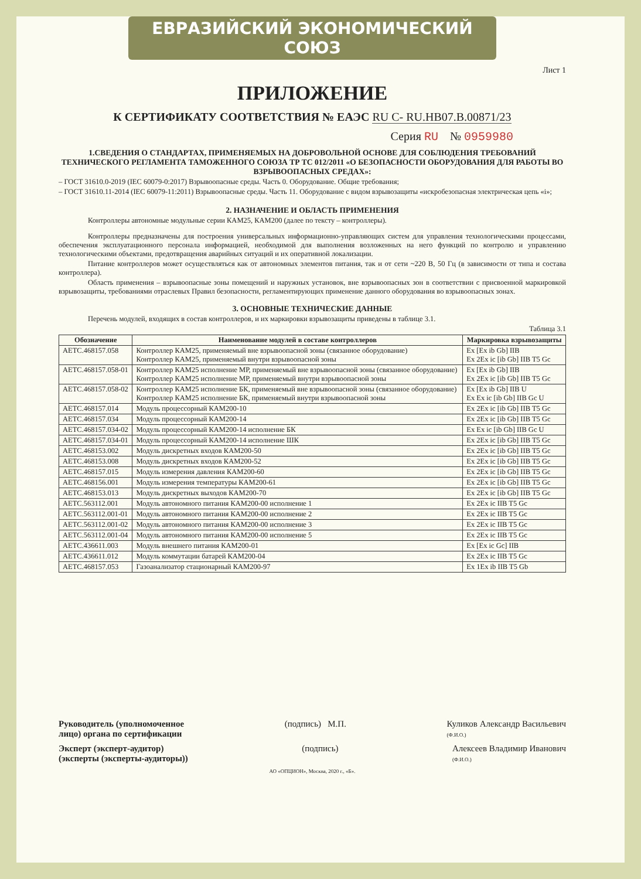ЕВРАЗИЙСКИЙ ЭКОНОМИЧЕСКИЙ СОЮЗ
Лист 1
ПРИЛОЖЕНИЕ
К СЕРТИФИКАТУ СООТВЕТСТВИЯ № ЕАЭС RU C- RU.НВ07.В.00871/23
Серия RU № 0959980
1.СВЕДЕНИЯ О СТАНДАРТАХ, ПРИМЕНЯЕМЫХ НА ДОБРОВОЛЬНОЙ ОСНОВЕ ДЛЯ СОБЛЮДЕНИЯ ТРЕБОВАНИЙ ТЕХНИЧЕСКОГО РЕГЛАМЕНТА ТАМОЖЕННОГО СОЮЗА ТР ТС 012/2011 «О БЕЗОПАСНОСТИ ОБОРУДОВАНИЯ ДЛЯ РАБОТЫ ВО ВЗРЫВООПАСНЫХ СРЕДАХ»:
– ГОСТ 31610.0-2019 (IEC 60079-0:2017) Взрывоопасные среды. Часть 0. Оборудование. Общие требования;
– ГОСТ 31610.11-2014 (IEC 60079-11:2011) Взрывоопасные среды. Часть 11. Оборудование с видом взрывозащиты «искробезопасная электрическая цепь «i»;
2. НАЗНАЧЕНИЕ И ОБЛАСТЬ ПРИМЕНЕНИЯ
Контроллеры автономные модульные серии КАМ25, КАМ200 (далее по тексту – контроллеры).
Контроллеры предназначены для построения универсальных информационно-управляющих систем для управления технологическими процессами, обеспечения эксплуатационного персонала информацией, необходимой для выполнения возложенных на него функций по контролю и управлению технологическими объектами, предотвращения аварийных ситуаций и их оперативной локализации.
Питание контроллеров может осуществляться как от автономных элементов питания, так и от сети ~220 В, 50 Гц (в зависимости от типа и состава контроллера).
Область применения – взрывоопасные зоны помещений и наружных установок, вне взрывоопасных зон в соответствии с присвоенной маркировкой взрывозащиты, требованиями отраслевых Правил безопасности, регламентирующих применение данного оборудования во взрывоопасных зонах.
3. ОСНОВНЫЕ ТЕХНИЧЕСКИЕ ДАННЫЕ
Перечень модулей, входящих в состав контроллеров, и их маркировки взрывозащиты приведены в таблице 3.1.
Таблица 3.1
| Обозначение | Наименование модулей в составе контроллеров | Маркировка взрывозащиты |
| --- | --- | --- |
| АЕТС.468157.058 | Контроллер КАМ25, применяемый вне взрывоопасной зоны (связанное оборудование) Контроллер КАМ25, применяемый внутри взрывоопасной зоны | Ex [Ex ib Gb] IIB Ex 2Ex ic [ib Gb] IIB T5 Gc |
| АЕТС.468157.058-01 | Контроллер КАМ25 исполнение МР, применяемый вне взрывоопасной зоны (связанное оборудование) Контроллер КАМ25 исполнение МР, применяемый внутри взрывоопасной зоны | Ex [Ex ib Gb] IIB Ex 2Ex ic [ib Gb] IIB T5 Gc |
| АЕТС.468157.058-02 | Контроллер КАМ25 исполнение БК, применяемый вне взрывоопасной зоны (связанное оборудование) Контроллер КАМ25 исполнение БК, применяемый внутри взрывоопасной зоны | Ex [Ex ib Gb] IIB U Ex Ex ic [ib Gb] IIB Gc U |
| АЕТС.468157.014 | Модуль процессорный КАМ200-10 | Ex 2Ex ic [ib Gb] IIB T5 Gc |
| АЕТС.468157.034 | Модуль процессорный КАМ200-14 | Ex 2Ex ic [ib Gb] IIB T5 Gc |
| АЕТС.468157.034-02 | Модуль процессорный КАМ200-14 исполнение БК | Ex Ex ic [ib Gb] IIB Gc U |
| АЕТС.468157.034-01 | Модуль процессорный КАМ200-14 исполнение ШК | Ex 2Ex ic [ib Gb] IIB T5 Gc |
| АЕТС.468153.002 | Модуль дискретных входов КАМ200-50 | Ex 2Ex ic [ib Gb] IIB T5 Gc |
| АЕТС.468153.008 | Модуль дискретных входов КАМ200-52 | Ex 2Ex ic [ib Gb] IIB T5 Gc |
| АЕТС.468157.015 | Модуль измерения давления КАМ200-60 | Ex 2Ex ic [ib Gb] IIB T5 Gc |
| АЕТС.468156.001 | Модуль измерения температуры КАМ200-61 | Ex 2Ex ic [ib Gb] IIB T5 Gc |
| АЕТС.468153.013 | Модуль дискретных выходов КАМ200-70 | Ex 2Ex ic [ib Gb] IIB T5 Gc |
| АЕТС.563112.001 | Модуль автономного питания КАМ200-00 исполнение 1 | Ex 2Ex ic IIB T5 Gc |
| АЕТС.563112.001-01 | Модуль автономного питания КАМ200-00 исполнение 2 | Ex 2Ex ic IIB T5 Gc |
| АЕТС.563112.001-02 | Модуль автономного питания КАМ200-00 исполнение 3 | Ex 2Ex ic IIB T5 Gc |
| АЕТС.563112.001-04 | Модуль автономного питания КАМ200-00 исполнение 5 | Ex 2Ex ic IIB T5 Gc |
| АЕТС.436611.003 | Модуль внешнего питания КАМ200-01 | Ex [Ex ic Gc] IIB |
| АЕТС.436611.012 | Модуль коммутации батарей КАМ200-04 | Ex 2Ex ic IIB T5 Gc |
| АЕТС.468157.053 | Газоанализатор стационарный КАМ200-97 | Ex 1Ex ib IIB T5 Gb |
Руководитель (уполномоченное
лицо) органа по сертификации (подпись) М.П. Куликов Александр Васильевич
(Ф.И.О.)
Эксперт (эксперт-аудитор)
(эксперты (эксперты-аудиторы)) (подпись) Алексеев Владимир Иванович
(Ф.И.О.)
АО «ОПЦИОН», Москва, 2020 г., «Б».